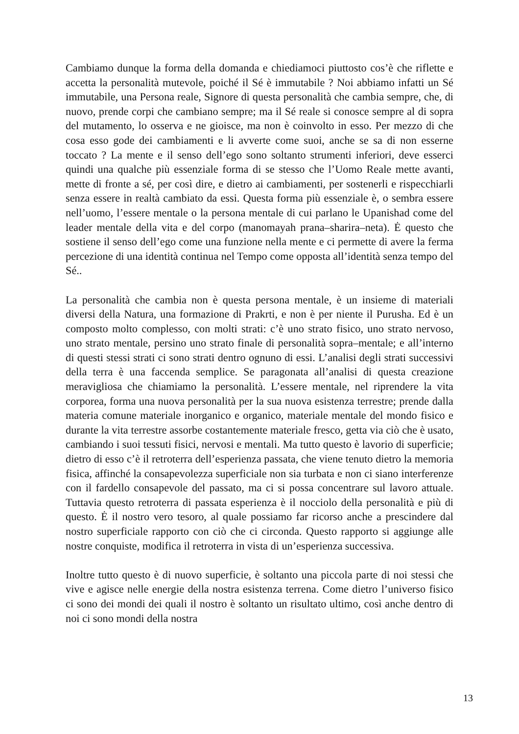Cambiamo dunque la forma della domanda e chiediamoci piuttosto cos’è che riflette e accetta la personalità mutevole, poiché il Sé è immutabile ? Noi abbiamo infatti un Sé immutabile, una Persona reale, Signore di questa personalità che cambia sempre, che, di nuovo, prende corpi che cambiano sempre; ma il Sé reale si conosce sempre al di sopra del mutamento, lo osserva e ne gioisce, ma non è coinvolto in esso. Per mezzo di che cosa esso gode dei cambiamenti e li avverte come suoi, anche se sa di non esserne toccato ? La mente e il senso dell’ego sono soltanto strumenti inferiori, deve esserci quindi una qualche più essenziale forma di se stesso che l’Uomo Reale mette avanti, mette di fronte a sé, per così dire, e dietro ai cambiamenti, per sostenerli e rispecchiarli senza essere in realtà cambiato da essi. Questa forma più essenziale è, o sembra essere nell’uomo, l’essere mentale o la persona mentale di cui parlano le Upanishad come del leader mentale della vita e del corpo (manomayah prana–sharira–neta). Ė questo che sostiene il senso dell’ego come una funzione nella mente e ci permette di avere la ferma percezione di una identità continua nel Tempo come opposta all’identità senza tempo del Sé..
La personalità che cambia non è questa persona mentale, è un insieme di materiali diversi della Natura, una formazione di Prakrti, e non è per niente il Purusha. Ed è un composto molto complesso, con molti strati: c’è uno strato fisico, uno strato nervoso, uno strato mentale, persino uno strato finale di personalità sopra–mentale; e all’interno di questi stessi strati ci sono strati dentro ognuno di essi. L’analisi degli strati successivi della terra è una faccenda semplice. Se paragonata all’analisi di questa creazione meravigliosa che chiamiamo la personalità. L’essere mentale, nel riprendere la vita corporea, forma una nuova personalità per la sua nuova esistenza terrestre; prende dalla materia comune materiale inorganico e organico, materiale mentale del mondo fisico e durante la vita terrestre assorbe costantemente materiale fresco, getta via ciò che è usato, cambiando i suoi tessuti fisici, nervosi e mentali. Ma tutto questo è lavorio di superficie; dietro di esso c’è il retroterra dell’esperienza passata, che viene tenuto dietro la memoria fisica, affinché la consapevolezza superficiale non sia turbata e non ci siano interferenze con il fardello consapevole del passato, ma ci si possa concentrare sul lavoro attuale. Tuttavia questo retroterra di passata esperienza è il nocciolo della personalità e più di questo. Ė il nostro vero tesoro, al quale possiamo far ricorso anche a prescindere dal nostro superficiale rapporto con ciò che ci circonda. Questo rapporto si aggiunge alle nostre conquiste, modifica il retroterra in vista di un’esperienza successiva.
Inoltre tutto questo è di nuovo superficie, è soltanto una piccola parte di noi stessi che vive e agisce nelle energie della nostra esistenza terrena. Come dietro l’universo fisico ci sono dei mondi dei quali il nostro è soltanto un risultato ultimo, così anche dentro di noi ci sono mondi della nostra
13